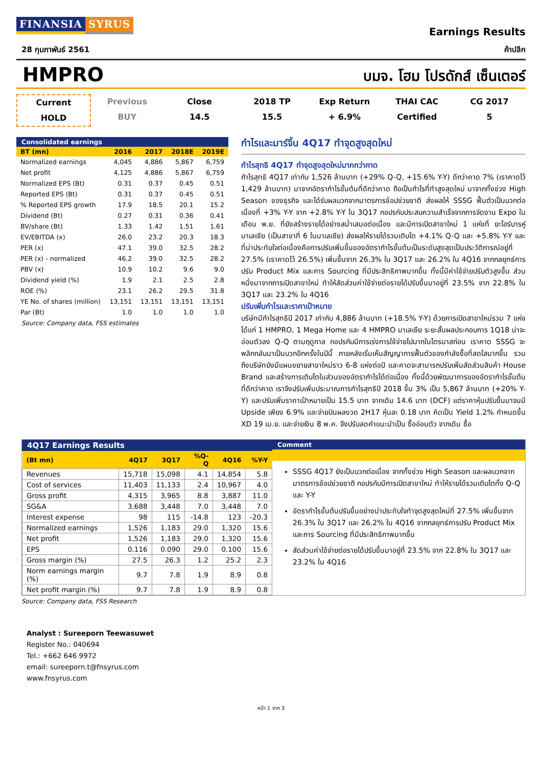FINANSIA SYRUS
Earnings Results
28 กุมภาพันธ์ 2561 ค้าปลีก
HMPRO
บมจ. โฮม โปรดักส์ เซ็นเตอร์
Current
HOLD
Previous
BUY
Close
14.5
2018 TP
15.5
Exp Return
+ 6.9%
THAI CAC
Certified
CG 2017
5
Consolidated earnings
| BT (mn) | 2016 | 2017 | 2018E | 2019E |
| --- | --- | --- | --- | --- |
| Normalized earnings | 4,045 | 4,886 | 5,867 | 6,759 |
| Net profit | 4,125 | 4,886 | 5,867 | 6,759 |
| Normalized EPS (Bt) | 0.31 | 0.37 | 0.45 | 0.51 |
| Reported EPS (Bt) | 0.31 | 0.37 | 0.45 | 0.51 |
| % Reported EPS growth | 17.9 | 18.5 | 20.1 | 15.2 |
| Dividend (Bt) | 0.27 | 0.31 | 0.36 | 0.41 |
| BV/share (Bt) | 1.33 | 1.42 | 1.51 | 1.61 |
| EV/EBITDA (x) | 26.0 | 23.2 | 20.3 | 18.3 |
| PER (x) | 47.1 | 39.0 | 32.5 | 28.2 |
| PER (x) - normalized | 46.2 | 39.0 | 32.5 | 28.2 |
| PBV (x) | 10.9 | 10.2 | 9.6 | 9.0 |
| Dividend yield (%) | 1.9 | 2.1 | 2.5 | 2.8 |
| ROE (%) | 23.1 | 26.2 | 29.5 | 31.8 |
| YE No. of shares (million) | 13,151 | 13,151 | 13,151 | 13,151 |
| Par (Bt) | 1.0 | 1.0 | 1.0 | 1.0 |
Source: Company data, FSS estimates
กำไรและมาร์จิ้น 4Q17 ทำจุดสูงสุดใหม่
กำไรสุทธิ 4Q17 ทำจุดสูงสุดใหม่มากกว่าคาด
กำไรสุทธิ 4Q17 เท่ากับ 1,526 ล้านบาท (+29% Q-Q, +15.6% Y-Y) ดีกว่าคาด 7% (เราคาดไว้ 1,429 ล้านบาท) มาจากอัตรากำไรขั้นต้นที่ดีกว่าคาด ถือเป็นกำไรที่ทำสูงสุดใหม่ มาจากทั้งช่วง High Season ของธุรกิจ และได้รับผลบวกจากมาตรการช้อปช่วยชาติ ส่งผลให้ SSSG ฟื้นตัวเป็นบวกต่อเนื่องที่ +3% Y-Y จาก +2.8% Y-Y ใน 3Q17 กอปรกับประสบความสำเร็จจากการจัดงาน Expo ในเดือน พ.ย. ที่ยังสร้างรายได้อย่างสม่ำเสมอต่อเนื่อง และมีการเปิดสาขาใหม่ 1 แห่งที่ ยะโฮร์บารห์ู มาเลเซีย (เป็นสาขาที่ 6 ในมาเลเซีย) ส่งผลให้รายได้รวมเติบโต +4.1% Q-Q และ +5.8% Y-Y และที่น่าประทับใจต่อเนื่องคือการปรับเพิ่มขึ้นของอัตรากำไรขั้นต้นเป็นระดับสูงสุดเป็นประวัติการณ์อยู่ที่ 27.5% (เราคาดไว้ 26.5%) เพิ่มขึ้นจาก 26.3% ใน 3Q17 และ 26.2% ใน 4Q16 จากกลยุทธ์การปรับ Product Mix และการ Sourcing ที่มีประสิทธิภาพมากขึ้น ทั้งนี้มีค่าใช้จ่ายปรับตัวสูงขึ้น ส่วนหนึ่งมาจากการเปิดสาขาใหม่ ทำให้สัดส่วนค่าใช้จ่ายต่อรายได้ปรับขึ้นมาอยู่ที่ 23.5% จาก 22.8% ใน 3Q17 และ 23.2% ใน 4Q16
ปรับเพิ่มกำไรและราคาเป้าหมาย
บริษัทมีกำไรสุทธิปี 2017 เท่ากับ 4,886 ล้านบาท (+18.5% Y-Y) ด้วยการเปิดสาขาใหม่รวม 7 แห่งได้แก่ 1 HMPRO, 1 Mega Home และ 4 HMPRO มาเลเซีย ระยะสั้นผลประกอบการ 1Q18 น่าจะอ่อนตัวลง Q-Q ตามฤดูกาล กอปรกับมีการเร่งการใช้จ่ายไปมากในไตรมาสก่อน เราคาด SSSG จะพลิกกลับมาเป็นบวกอีกครั้งในปีนี้ ภายหลังเริ่มเห็นสัญญาการฟื้นตัวของกำลังซื้อที่สดใสมากขึ้น รวมถึงบริษัทยังมีแผนขยายสาขาใหม่ราว 6-8 แห่งต่อปี และคาดจะสามารถปรับเพิ่มสัดส่วนสินค้า House Brand และสร้างการเติบโตในส่วนของอัตรากำไรได้ต่อเนื่อง ทั้งนี้ด้วยพัฒนาการของอัตรากำไรขั้นต้นที่ดีกว่าคาด เราจึงปรับเพิ่มประมาณการกำไรสุทธิปี 2018 ขึ้น 3% เป็น 5,867 ล้านบาท (+20% Y-Y) และปรับเพิ่มราคาเป้าหมายเป็น 15.5 บาท จากเดิม 14.6 บาท (DCF) แต่ราคาหุ้นปรับขึ้นมาจนมี Upside เพียง 6.9% และจ่ายปันผลงวด 2H17 หุ้นละ 0.18 บาท คิดเป็น Yield 1.2% กำหนดขึ้น XD 19 เม.ย. และจ่ายเงิน 8 พ.ค. จึงปรับลดคำแนะนำเป็น ซื้ออ่อนตัว จากเดิม ซื้อ
4Q17 Earnings Results
| (Bt mn) | 4Q17 | 3Q17 | %Q-Q | 4Q16 | %Y-Y |
| --- | --- | --- | --- | --- | --- |
| Revenues | 15,718 | 15,098 | 4.1 | 14,854 | 5.8 |
| Cost of services | 11,403 | 11,133 | 2.4 | 10,967 | 4.0 |
| Gross profit | 4,315 | 3,965 | 8.8 | 3,887 | 11.0 |
| SG&A | 3,688 | 3,448 | 7.0 | 3,448 | 7.0 |
| Interest expense | 98 | 115 | -14.8 | 123 | -20.3 |
| Normalized earnings | 1,526 | 1,183 | 29.0 | 1,320 | 15.6 |
| Net profit | 1,526 | 1,183 | 29.0 | 1,320 | 15.6 |
| EPS | 0.116 | 0.090 | 29.0 | 0.100 | 15.6 |
| Gross margin (%) | 27.5 | 26.3 | 1.2 | 25.2 | 2.3 |
| Norm earnings margin (%) | 9.7 | 7.8 | 1.9 | 8.9 | 0.8 |
| Net profit margin (%) | 9.7 | 7.8 | 1.9 | 8.9 | 0.8 |
Comment
SSSG 4Q17 ยังเป็นบวกต่อเนื่อง จากทั้งช่วง High Season และผลบวกจากมาตรการช้อปช่วยชาติ กอปรกับมีการเปิดสาขาใหม่ ทำให้รายได้รวมเติบโตทั้ง Q-Q และ Y-Y
อัตรากำไรขั้นต้นปรับขึ้นอย่างน่าประทับใจทำจุดสูงสุดใหม่ที่ 27.5% เพิ่มขึ้นจาก 26.3% ใน 3Q17 และ 26.2% ใน 4Q16 จากกลยุทธ์การปรับ Product Mix และการ Sourcing ที่มีประสิทธิภาพมากขึ้น
สัดส่วนค่าใช้จ่ายต่อรายได้ปรับขึ้นมาอยู่ที่ 23.5% จาก 22.8% ใน 3Q17 และ 23.2% ใน 4Q16
Source: Company data, FSS Research
Analyst : Sureeporn Teewasuwet
Register No.: 040694
Tel.: +662 646 9972
email: sureeporn.t@fnsyrus.com
www.fnsyrus.com
หน้า 1 จาก 3